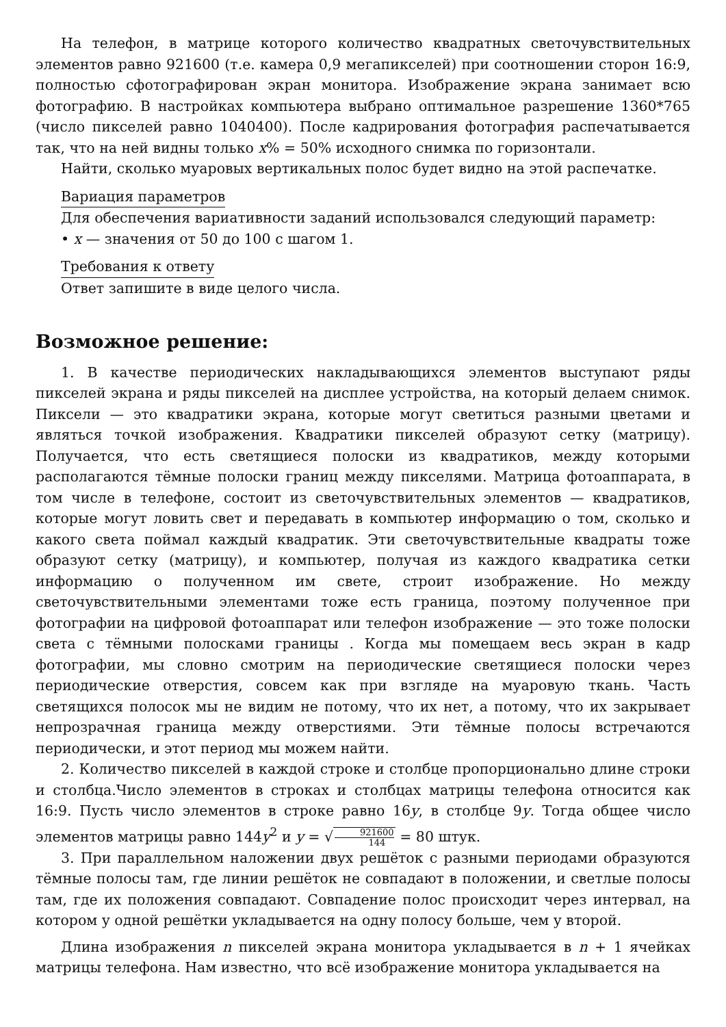На телефон, в матрице которого количество квадратных светочувствительных элементов равно 921600 (т.е. камера 0,9 мегапикселей) при соотношении сторон 16:9, полностью сфотографирован экран монитора. Изображение экрана занимает всю фотографию. В настройках компьютера выбрано оптимальное разрешение 1360*765 (число пикселей равно 1040400). После кадрирования фотография распечатывается так, что на ней видны только x% = 50% исходного снимка по горизонтали.
Найти, сколько муаровых вертикальных полос будет видно на этой распечатке.
Вариация параметров
Для обеспечения вариативности заданий использовался следующий параметр:
• x — значения от 50 до 100 с шагом 1.
Требования к ответу
Ответ запишите в виде целого числа.
Возможное решение:
1. В качестве периодических накладывающихся элементов выступают ряды пикселей экрана и ряды пикселей на дисплее устройства, на который делаем снимок. Пиксели — это квадратики экрана, которые могут светиться разными цветами и являться точкой изображения. Квадратики пикселей образуют сетку (матрицу). Получается, что есть светящиеся полоски из квадратиков, между которыми располагаются тёмные полоски границ между пикселями. Матрица фотоаппарата, в том числе в телефоне, состоит из светочувствительных элементов — квадратиков, которые могут ловить свет и передавать в компьютер информацию о том, сколько и какого света поймал каждый квадратик. Эти светочувствительные квадраты тоже образуют сетку (матрицу), и компьютер, получая из каждого квадратика сетки информацию о полученном им свете, строит изображение. Но между светочувствительными элементами тоже есть граница, поэтому полученное при фотографии на цифровой фотоаппарат или телефон изображение — это тоже полоски света с тёмными полосками границы . Когда мы помещаем весь экран в кадр фотографии, мы словно смотрим на периодические светящиеся полоски через периодические отверстия, совсем как при взгляде на муаровую ткань. Часть светящихся полосок мы не видим не потому, что их нет, а потому, что их закрывает непрозрачная граница между отверстиями. Эти тёмные полосы встречаются периодически, и этот период мы можем найти.
2. Количество пикселей в каждой строке и столбце пропорционально длине строки и столбца.Число элементов в строках и столбцах матрицы телефона относится как 16:9. Пусть число элементов в строке равно 16y, в столбце 9y. Тогда общее число элементов матрицы равно 144y<sup>2</sup> и y = √921600 144 = 80 штук.
3. При параллельном наложении двух решёток с разными периодами образуются тёмные полосы там, где линии решёток не совпадают в положении, и светлые полосы там, где их положения совпадают. Совпадение полос происходит через интервал, на котором у одной решётки укладывается на одну полосу больше, чем у второй.
Длина изображения n пикселей экрана монитора укладывается в n + 1 ячейках матрицы телефона. Нам известно, что всё изображение монитора укладывается на